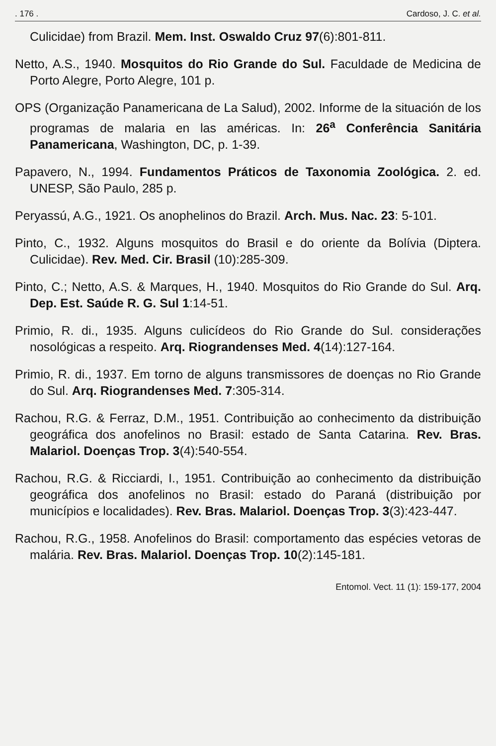. 176 . Cardoso, J. C. et al.
Culicidae) from Brazil. Mem. Inst. Oswaldo Cruz 97(6):801-811.
Netto, A.S., 1940. Mosquitos do Rio Grande do Sul. Faculdade de Medicina de Porto Alegre, Porto Alegre, 101 p.
OPS (Organização Panamericana de La Salud), 2002. Informe de la situación de los programas de malaria en las américas. In: 26<sup>a</sup> Conferência Sanitária Panamericana, Washington, DC, p. 1-39.
Papavero, N., 1994. Fundamentos Práticos de Taxonomia Zoológica. 2. ed. UNESP, São Paulo, 285 p.
Peryassú, A.G., 1921. Os anophelinos do Brazil. Arch. Mus. Nac. 23: 5-101.
Pinto, C., 1932. Alguns mosquitos do Brasil e do oriente da Bolívia (Diptera. Culicidae). Rev. Med. Cir. Brasil (10):285-309.
Pinto, C.; Netto, A.S. & Marques, H., 1940. Mosquitos do Rio Grande do Sul. Arq. Dep. Est. Saúde R. G. Sul 1:14-51.
Primio, R. di., 1935. Alguns culicídeos do Rio Grande do Sul. considerações nosológicas a respeito. Arq. Riograndenses Med. 4(14):127-164.
Primio, R. di., 1937. Em torno de alguns transmissores de doenças no Rio Grande do Sul. Arq. Riograndenses Med. 7:305-314.
Rachou, R.G. & Ferraz, D.M., 1951. Contribuição ao conhecimento da distribuição geográfica dos anofelinos no Brasil: estado de Santa Catarina. Rev. Bras. Malariol. Doenças Trop. 3(4):540-554.
Rachou, R.G. & Ricciardi, I., 1951. Contribuição ao conhecimento da distribuição geográfica dos anofelinos no Brasil: estado do Paraná (distribuição por municípios e localidades). Rev. Bras. Malariol. Doenças Trop. 3(3):423-447.
Rachou, R.G., 1958. Anofelinos do Brasil: comportamento das espécies vetoras de malária. Rev. Bras. Malariol. Doenças Trop. 10(2):145-181.
Entomol. Vect. 11 (1): 159-177, 2004